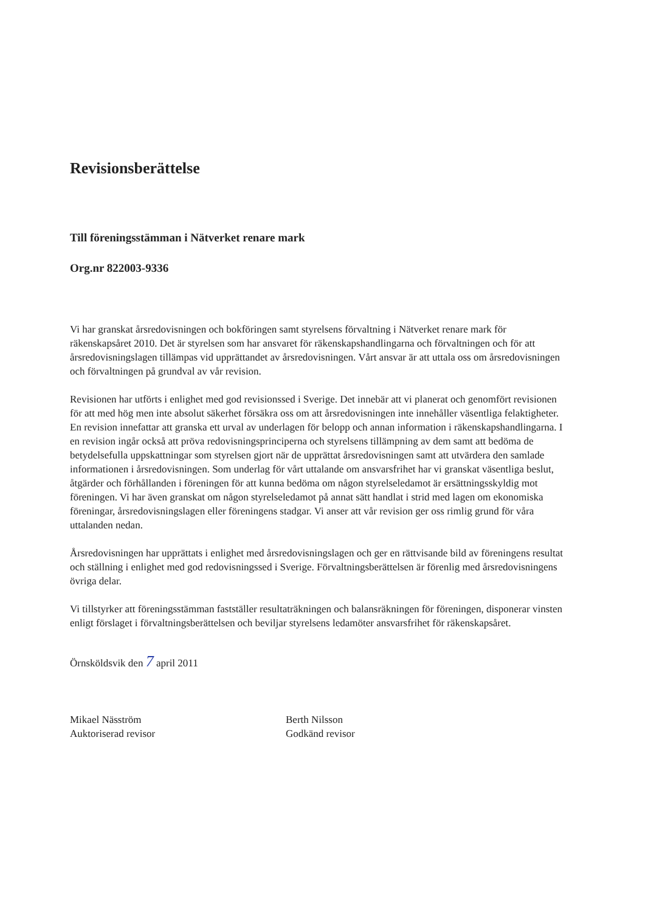Revisionsberättelse
Till föreningsstämman i Nätverket renare mark
Org.nr 822003-9336
Vi har granskat årsredovisningen och bokföringen samt styrelsens förvaltning i Nätverket renare mark för räkenskapsåret 2010. Det är styrelsen som har ansvaret för räkenskapshandlingarna och förvaltningen och för att årsredovisningslagen tillämpas vid upprättandet av årsredovisningen. Vårt ansvar är att uttala oss om årsredovisningen och förvaltningen på grundval av vår revision.
Revisionen har utförts i enlighet med god revisionssed i Sverige. Det innebär att vi planerat och genomfört revisionen för att med hög men inte absolut säkerhet försäkra oss om att årsredovisningen inte innehåller väsentliga felaktigheter. En revision innefattar att granska ett urval av underlagen för belopp och annan information i räkenskapshandlingarna. I en revision ingår också att pröva redovisningsprinciperna och styrelsens tillämpning av dem samt att bedöma de betydelsefulla uppskattningar som styrelsen gjort när de upprättat årsredovisningen samt att utvärdera den samlade informationen i årsredovisningen. Som underlag för vårt uttalande om ansvarsfrihet har vi granskat väsentliga beslut, åtgärder och förhållanden i föreningen för att kunna bedöma om någon styrelseledamot är ersättningsskyldig mot föreningen. Vi har även granskat om någon styrelseledamot på annat sätt handlat i strid med lagen om ekonomiska föreningar, årsredovisningslagen eller föreningens stadgar. Vi anser att vår revision ger oss rimlig grund för våra uttalanden nedan.
Årsredovisningen har upprättats i enlighet med årsredovisningslagen och ger en rättvisande bild av föreningens resultat och ställning i enlighet med god redovisningssed i Sverige. Förvaltningsberättelsen är förenlig med årsredovisningens övriga delar.
Vi tillstyrker att föreningsstämman fastställer resultaträkningen och balansräkningen för föreningen, disponerar vinsten enligt förslaget i förvaltningsberättelsen och beviljar styrelsens ledamöter ansvarsfrihet för räkenskapsåret.
Örnsköldsvik den 7 april 2011
Mikael Näsström
Auktoriserad revisor
Berth Nilsson
Godkänd revisor